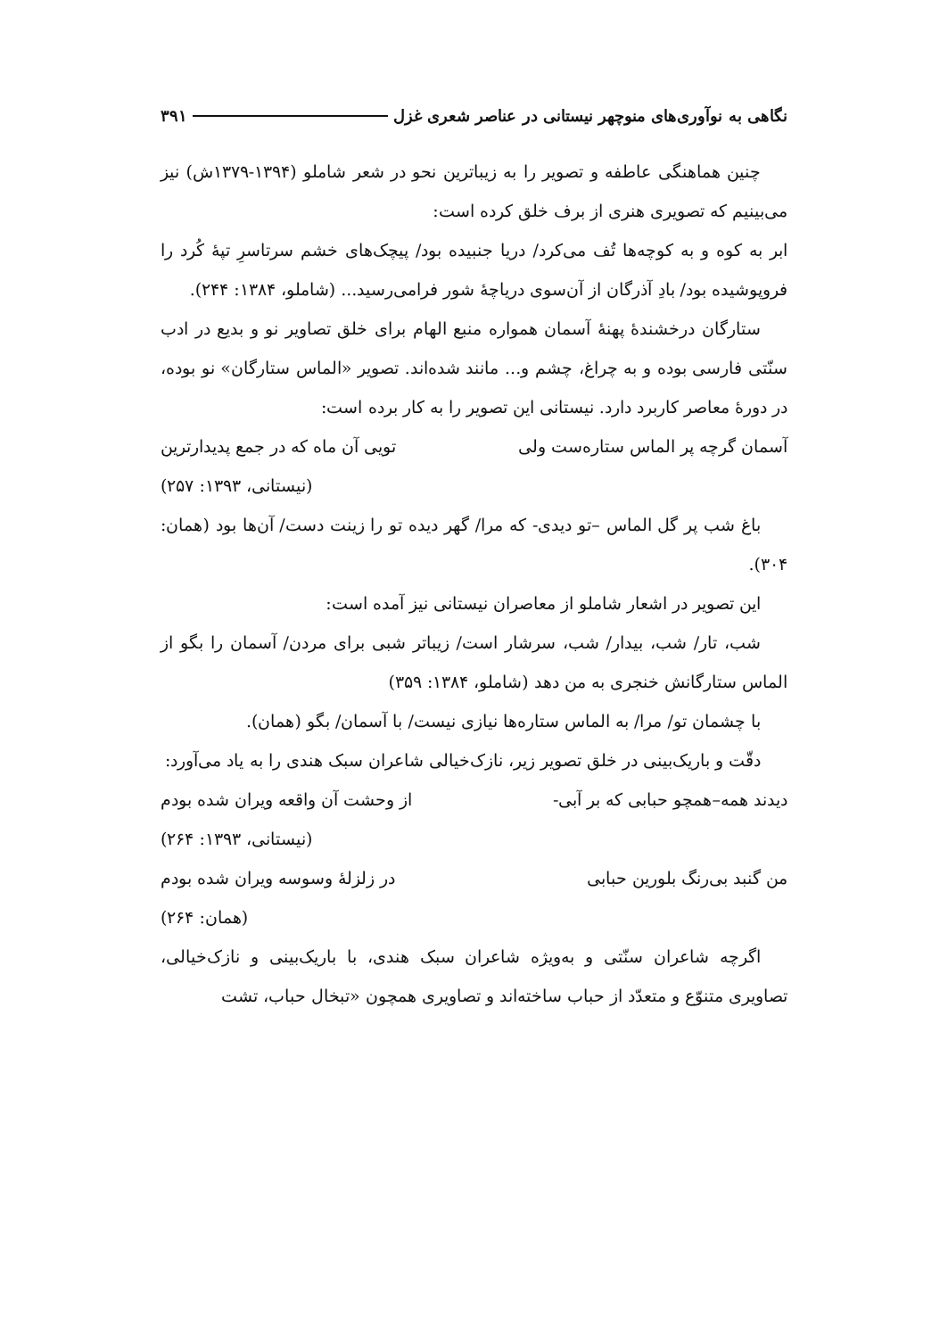نگاهی به نوآوری‌های منوچهر نیستانی در عناصر شعری غزل ۳۹۱
چنین هماهنگی عاطفه و تصویر را به زیباترین نحو در شعر شاملو (۱۳۹۴-۱۳۷۹ش) نیز می‌بینیم که تصویری هنری از برف خلق کرده است:
ابر به کوه و به کوچه‌ها تُف می‌کرد/ دریا جنبیده بود/ پیچک‌های خشم سرتاسرِ تپهٔ کُرد را فروپوشیده بود/ بادِ آذرگان از آن‌سوی دریاچهٔ شور فرامی‌رسید... (شاملو، ۱۳۸۴: ۲۴۴).
ستارگان درخشندهٔ پهنهٔ آسمان همواره منبع الهام برای خلق تصاویر نو و بدیع در ادب سنّتی فارسی بوده و به چراغ، چشم و... مانند شده‌اند. تصویر «الماس ستارگان» نو بوده، در دورهٔ معاصر کاربرد دارد. نیستانی این تصویر را به کار برده است:
آسمان گرچه پر الماس ستاره‌ست ولی تویی آن ماه که در جمع پدیدارترین
(نیستانی، ۱۳۹۳: ۲۵۷)
باغ شب پر گل الماس –تو دیدی- که مرا/ گهر دیده تو را زینت دست/ آن‌ها بود (همان: ۳۰۴).
این تصویر در اشعار شاملو از معاصران نیستانی نیز آمده است:
شب، تار/ شب، بیدار/ شب، سرشار است/ زیباتر شبی برای مردن/ آسمان را بگو از الماس ستارگانش خنجری به من دهد (شاملو، ۱۳۸۴: ۳۵۹)
با چشمان تو/ مرا/ به الماس ستاره‌ها نیازی نیست/ با آسمان/ بگو (همان).
دقّت و باریک‌بینی در خلق تصویر زیر، نازک‌خیالی شاعران سبک هندی را به یاد می‌آورد:
دیدند همه–همچو حبابی که بر آبی- از وحشت آن واقعه ویران شده بودم
(نیستانی، ۱۳۹۳: ۲۶۴)
من گنبد بی‌رنگ بلورین حبابی در زلزلهٔ وسوسه ویران شده بودم
(همان: ۲۶۴)
اگرچه شاعران سنّتی و به‌ویژه شاعران سبک هندی، با باریک‌بینی و نازک‌خیالی، تصاویری متنوّع و متعدّد از حباب ساخته‌اند و تصاویری همچون «تبخال حباب، تشت